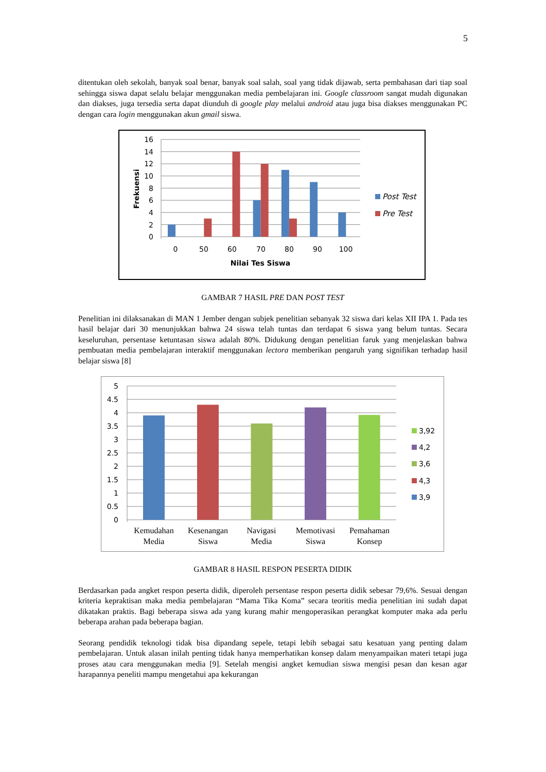5
ditentukan oleh sekolah, banyak soal benar, banyak soal salah, soal yang tidak dijawab, serta pembahasan dari tiap soal sehingga siswa dapat selalu belajar menggunakan media pembelajaran ini. Google classroom sangat mudah digunakan dan diakses, juga tersedia serta dapat diunduh di google play melalui android atau juga bisa diakses menggunakan PC dengan cara login menggunakan akun gmail siswa.
16
14
12
10
8
6
4
2
0
0
50
60
70
80
90
100
Nilai Tes Siswa
Frekuensi
Post Test
Pre Test
GAMBAR 7 HASIL PRE DAN POST TEST
Penelitian ini dilaksanakan di MAN 1 Jember dengan subjek penelitian sebanyak 32 siswa dari kelas XII IPA 1. Pada tes hasil belajar dari 30 menunjukkan bahwa 24 siswa telah tuntas dan terdapat 6 siswa yang belum tuntas. Secara keseluruhan, persentase ketuntasan siswa adalah 80%. Didukung dengan penelitian faruk yang menjelaskan bahwa pembuatan media pembelajaran interaktif menggunakan lectora memberikan pengaruh yang signifikan terhadap hasil belajar siswa [8]
5
4.5
4
3.5
3
2.5
2
1.5
1
0.5
0
Kemudahan
Media
Kesenangan
Siswa
Navigasi
Media
Memotivasi
Siswa
Pemahaman
Konsep
3,92
4,2
3,6
4,3
3,9
GAMBAR 8 HASIL RESPON PESERTA DIDIK
Berdasarkan pada angket respon peserta didik, diperoleh persentase respon peserta didik sebesar 79,6%. Sesuai dengan kriteria kepraktisan maka media pembelajaran “Mama Tika Koma” secara teoritis media penelitian ini sudah dapat dikatakan praktis. Bagi beberapa siswa ada yang kurang mahir mengoperasikan perangkat komputer maka ada perlu beberapa arahan pada beberapa bagian.
Seorang pendidik teknologi tidak bisa dipandang sepele, tetapi lebih sebagai satu kesatuan yang penting dalam pembelajaran. Untuk alasan inilah penting tidak hanya memperhatikan konsep dalam menyampaikan materi tetapi juga proses atau cara menggunakan media [9]. Setelah mengisi angket kemudian siswa mengisi pesan dan kesan agar harapannya peneliti mampu mengetahui apa kekurangan